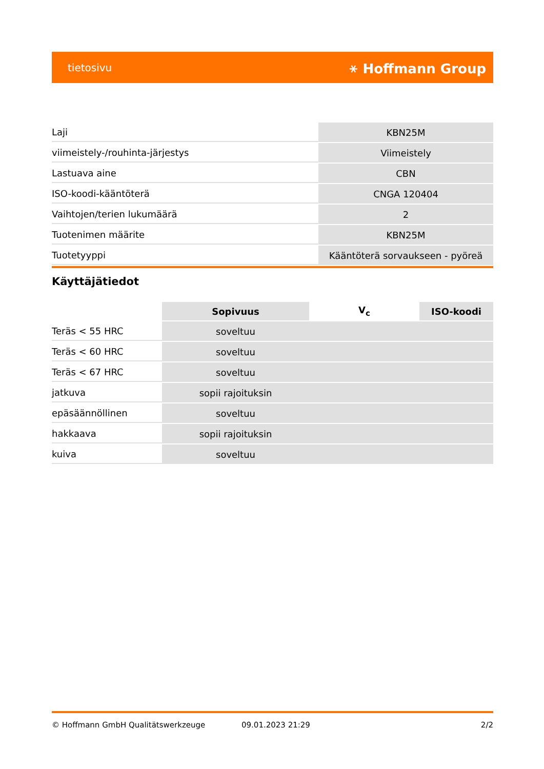tietosivu ⚹ Hoffmann Group
| Laji | KBN25M |
| viimeistely-/rouhinta-järjestys | Viimeistely |
| Lastuava aine | CBN |
| ISO-koodi-kääntöterä | CNGA 120404 |
| Vaihtojen/terien lukumäärä | 2 |
| Tuotenimen määrite | KBN25M |
| Tuotetyyppi | Kääntöterä sorvaukseen - pyöreä |
Käyttäjätiedot
| | Sopivuus | V<sub>c</sub> | ISO-koodi |
| --- | --- | --- | --- |
| Teräs < 55 HRC | soveltuu | | |
| Teräs < 60 HRC | soveltuu | | |
| Teräs < 67 HRC | soveltuu | | |
| jatkuva | sopii rajoituksin | | |
| epäsäännöllinen | soveltuu | | |
| hakkaava | sopii rajoituksin | | |
| kuiva | soveltuu | | |
© Hoffmann GmbH Qualitätswerkzeuge 09.01.2023 21:29 2/2